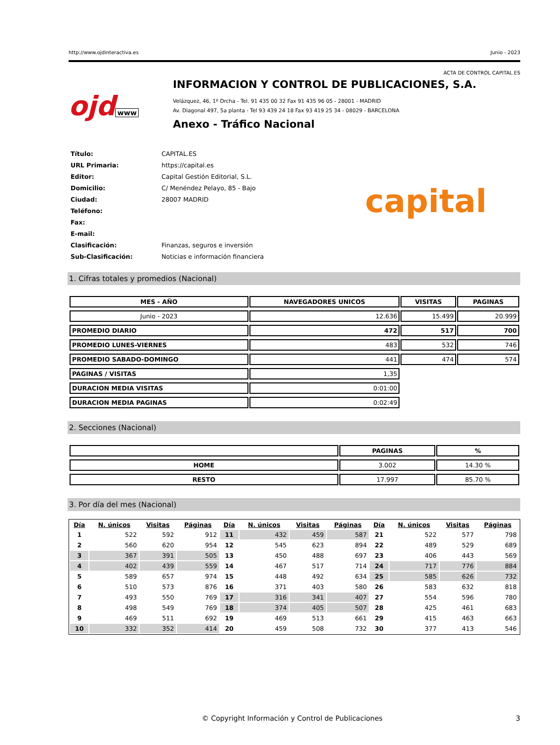http://www.ojdinteractiva.es Junio - 2023
ACTA DE CONTROL CAPITAL.ES
ojd www
INFORMACION Y CONTROL DE PUBLICACIONES, S.A.
Velázquez, 46, 1º Drcha - Tel. 91 435 00 32 Fax 91 435 96 05 - 28001 - MADRID
Av. Diagonal 497, 5a planta - Tel 93 439 24 18 Fax 93 419 25 34 - 08029 - BARCELONA
Anexo - Tráfico Nacional
| Título: | CAPITAL.ES |
| URL Primaria: | https://capital.es |
| Editor: | Capital Gestión Editorial, S.L. |
| Domicilio: | C/ Menéndez Pelayo, 85 - Bajo |
| Ciudad: | 28007 MADRID |
| Teléfono: | |
| Fax: | |
| E-mail: | |
| Clasificación: | Finanzas, seguros e inversión |
| Sub-Clasificación: | Noticias e información financiera |
capital
1. Cifras totales y promedios (Nacional)
| MES - AÑO | NAVEGADORES UNICOS | VISITAS | PAGINAS |
| --- | --- | --- | --- |
| Junio - 2023 | 12.636 | 15.499 | 20.999 |
| PROMEDIO DIARIO | 472 | 517 | 700 |
| PROMEDIO LUNES-VIERNES | 483 | 532 | 746 |
| PROMEDIO SABADO-DOMINGO | 441 | 474 | 574 |
| PAGINAS / VISITAS | 1,35 | | |
| DURACION MEDIA VISITAS | 0:01:00 | | |
| DURACION MEDIA PAGINAS | 0:02:49 | | |
2. Secciones (Nacional)
| | PAGINAS | % |
| --- | --- | --- |
| HOME | 3.002 | 14.30 % |
| RESTO | 17.997 | 85.70 % |
3. Por día del mes (Nacional)
| Día | N. únicos | Visitas | Páginas | Día | N. únicos | Visitas | Páginas | Día | N. únicos | Visitas | Páginas |
| --- | --- | --- | --- | --- | --- | --- | --- | --- | --- | --- | --- |
| 1 | 522 | 592 | 912 | 11 | 432 | 459 | 587 | 21 | 522 | 577 | 798 |
| 2 | 560 | 620 | 954 | 12 | 545 | 623 | 894 | 22 | 489 | 529 | 689 |
| 3 | 367 | 391 | 505 | 13 | 450 | 488 | 697 | 23 | 406 | 443 | 569 |
| 4 | 402 | 439 | 559 | 14 | 467 | 517 | 714 | 24 | 717 | 776 | 884 |
| 5 | 589 | 657 | 974 | 15 | 448 | 492 | 634 | 25 | 585 | 626 | 732 |
| 6 | 510 | 573 | 876 | 16 | 371 | 403 | 580 | 26 | 583 | 632 | 818 |
| 7 | 493 | 550 | 769 | 17 | 316 | 341 | 407 | 27 | 554 | 596 | 780 |
| 8 | 498 | 549 | 769 | 18 | 374 | 405 | 507 | 28 | 425 | 461 | 683 |
| 9 | 469 | 511 | 692 | 19 | 469 | 513 | 661 | 29 | 415 | 463 | 663 |
| 10 | 332 | 352 | 414 | 20 | 459 | 508 | 732 | 30 | 377 | 413 | 546 |
© Copyright Información y Control de Publicaciones 3